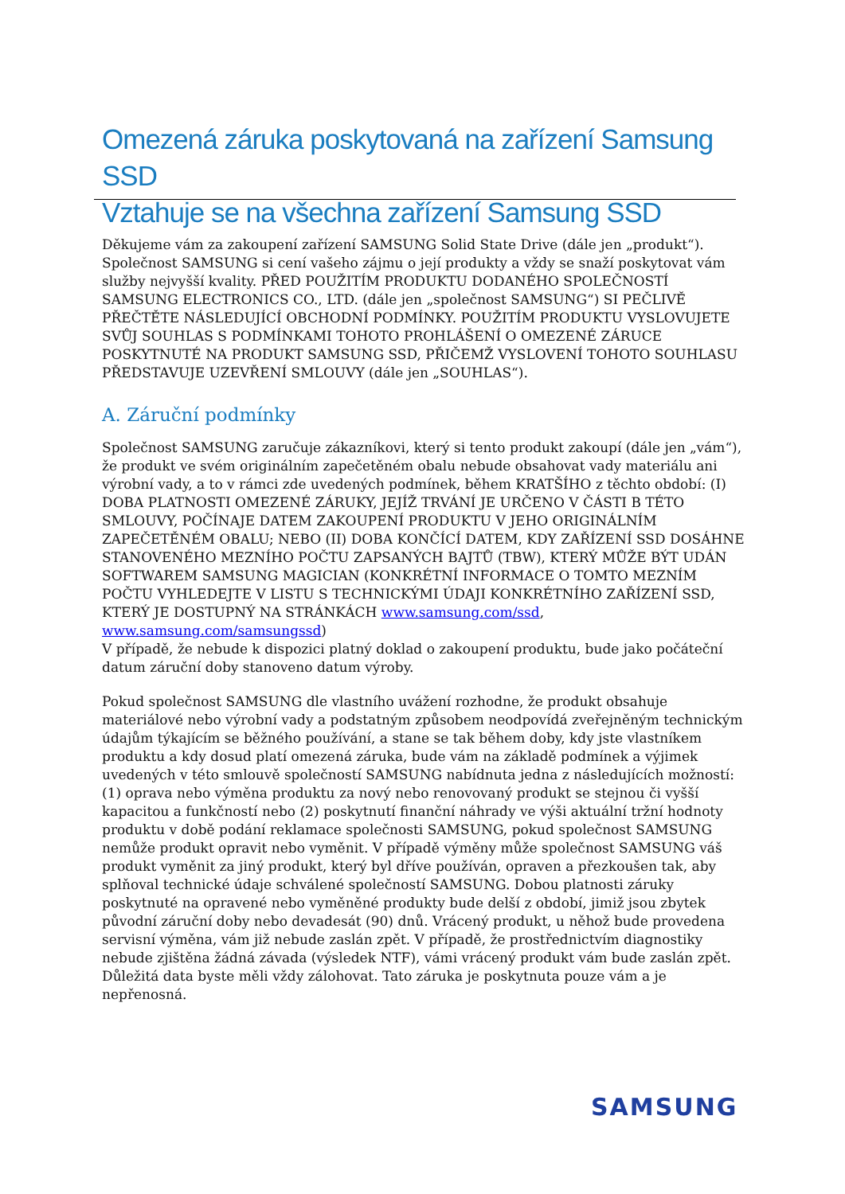Omezená záruka poskytovaná na zařízení Samsung SSD
Vztahuje se na všechna zařízení Samsung SSD
Děkujeme vám za zakoupení zařízení SAMSUNG Solid State Drive (dále jen „produkt“). Společnost SAMSUNG si cení vašeho zájmu o její produkty a vždy se snaží poskytovat vám služby nejvyšší kvality. PŘED POUŽITÍM PRODUKTU DODANÉHO SPOLEČNOSTÍ SAMSUNG ELECTRONICS CO., LTD. (dále jen „společnost SAMSUNG“) SI PEČLIVĚ PŘEČTĚTE NÁSLEDUJÍCÍ OBCHODNÍ PODMÍNKY. POUŽITÍM PRODUKTU VYSLOVUJETE SVŮJ SOUHLAS S PODMÍNKAMI TOHOTO PROHLÁŠENÍ O OMEZENÉ ZÁRUCE POSKYTNUTÉ NA PRODUKT SAMSUNG SSD, PŘIČEMŽ VYSLOVENÍ TOHOTO SOUHLASU PŘEDSTAVUJE UZEVŘENÍ SMLOUVY (dále jen „SOUHLAS“).
A. Záruční podmínky
Společnost SAMSUNG zaručuje zákazníkovi, který si tento produkt zakoupí (dále jen „vám“), že produkt ve svém originálním zapečetěném obalu nebude obsahovat vady materiálu ani výrobní vady, a to v rámci zde uvedených podmínek, během KRATŠÍHO z těchto období: (I) DOBA PLATNOSTI OMEZENÉ ZÁRUKY, JEJÍŽ TRVÁNÍ JE URČENO V ČÁSTI B TÉTO SMLOUVY, POČÍNAJE DATEM ZAKOUPENÍ PRODUKTU V JEHO ORIGINÁLNÍM ZAPEČETĚNÉM OBALU; NEBO (II) DOBA KONČÍCÍ DATEM, KDY ZAŘÍZENÍ SSD DOSÁHNE STANOVENÉHO MEZNÍHO POČTU ZAPSANÝCH BAJTŮ (TBW), KTERÝ MŮŽE BÝT UDÁN SOFTWAREM SAMSUNG MAGICIAN (KONKRÉTNÍ INFORMACE O TOMTO MEZNÍM POČTU VYHLEDEJTE V LISTU S TECHNICKÝMI ÚDAJI KONKRÉTNÍHO ZAŘÍZENÍ SSD, KTERÝ JE DOSTUPNÝ NA STRÁNKÁCH www.samsung.com/ssd, www.samsung.com/samsungssd)
V případě, že nebude k dispozici platný doklad o zakoupení produktu, bude jako počáteční datum záruční doby stanoveno datum výroby.
Pokud společnost SAMSUNG dle vlastního uvážení rozhodne, že produkt obsahuje materiálové nebo výrobní vady a podstatným způsobem neodpovídá zveřejněným technickým údajům týkajícím se běžného používání, a stane se tak během doby, kdy jste vlastníkem produktu a kdy dosud platí omezená záruka, bude vám na základě podmínek a výjimek uvedených v této smlouvě společností SAMSUNG nabídnuta jedna z následujících možností: (1) oprava nebo výměna produktu za nový nebo renovovaný produkt se stejnou či vyšší kapacitou a funkčností nebo (2) poskytnutí finanční náhrady ve výši aktuální tržní hodnoty produktu v době podání reklamace společnosti SAMSUNG, pokud společnost SAMSUNG nemůže produkt opravit nebo vyměnit. V případě výměny může společnost SAMSUNG váš produkt vyměnit za jiný produkt, který byl dříve používán, opraven a přezkoušen tak, aby splňoval technické údaje schválené společností SAMSUNG. Dobou platnosti záruky poskytnuté na opravené nebo vyměněné produkty bude delší z období, jimiž jsou zbytek původní záruční doby nebo devadesát (90) dnů. Vrácený produkt, u něhož bude provedena servisní výměna, vám již nebude zaslán zpět. V případě, že prostřednictvím diagnostiky nebude zjištěna žádná závada (výsledek NTF), vámi vrácený produkt vám bude zaslán zpět. Důležitá data byste měli vždy zálohovat. Tato záruka je poskytnuta pouze vám a je nepřenosná.
SAMSUNG